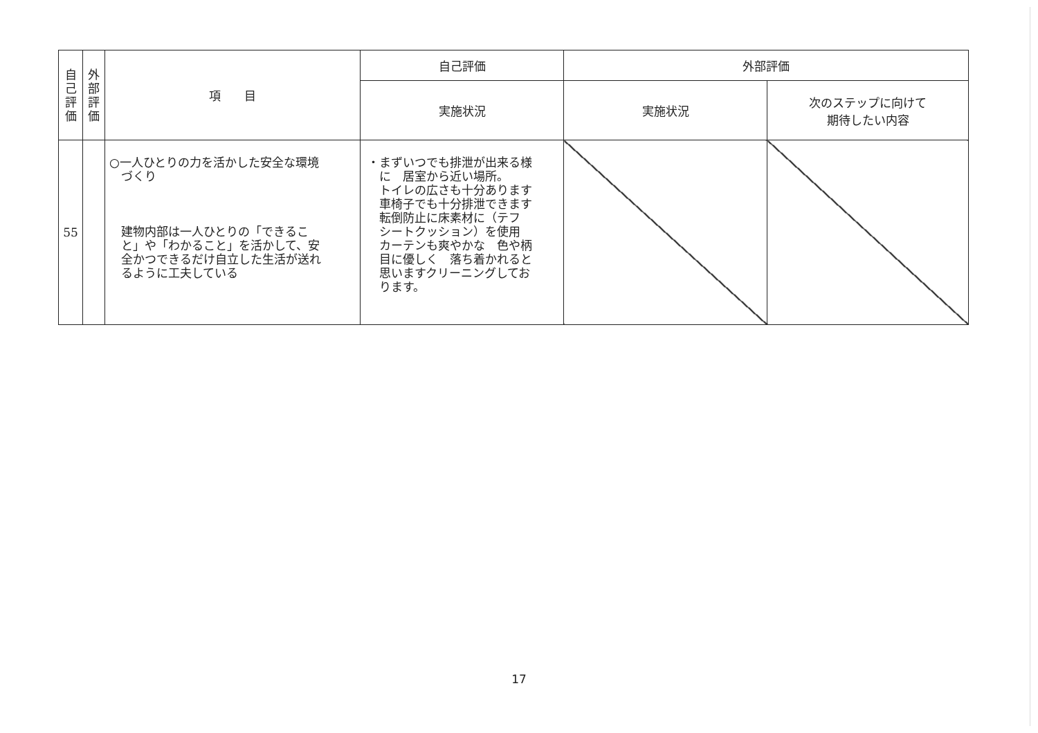| 自 己 評 価 | 外 部 評 価 | 項 目 | 自己評価 | 外部評価 | |
| --- | --- | --- | --- | --- | --- |
| | | | 実施状況 | 実施状況 | 次のステップに向けて 期待したい内容 |
| 55 | | ○一人ひとりの力を活かした安全な環境 づくり 建物内部は一人ひとりの「できるこ と」や「わかること」を活かして、安 全かつできるだけ自立した生活が送れ るように工夫している | ・まずいつでも排泄が出来る様 に 居室から近い場所。 トイレの広さも十分あります 車椅子でも十分排泄できます 転倒防止に床素材に（テフ シートクッション）を使用 カーテンも爽やかな 色や柄 目に優しく 落ち着かれると 思いますクリーニングしてお ります。 | | |
17